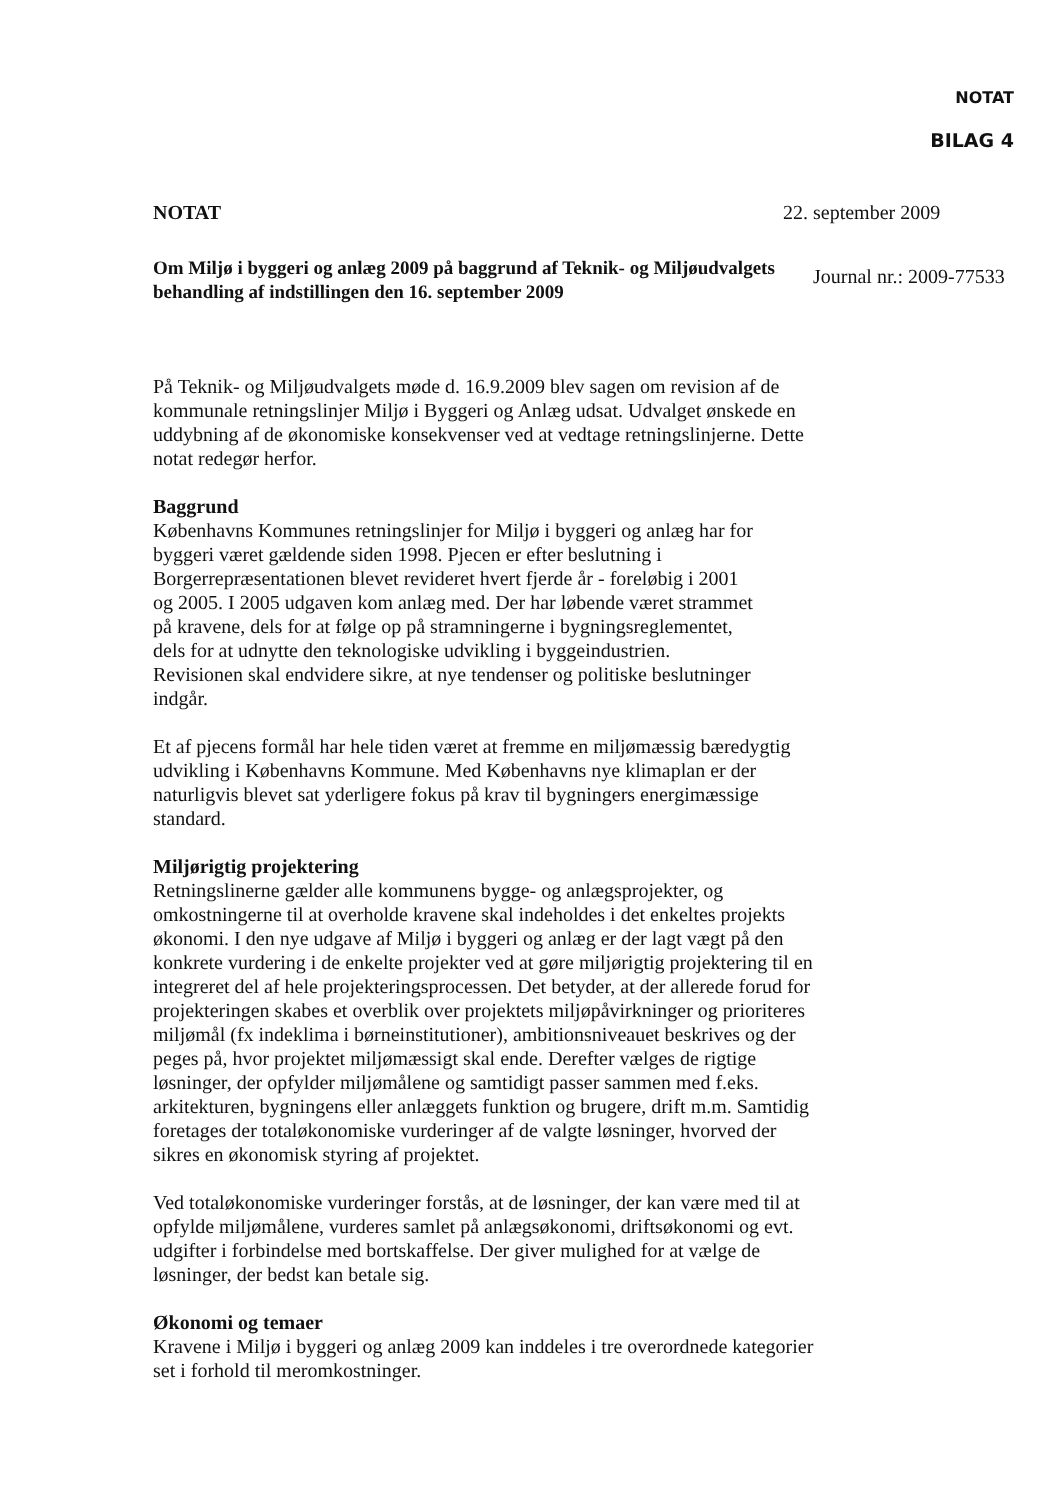NOTAT
BILAG 4
NOTAT 22. september 2009
Om Miljø i byggeri og anlæg 2009 på baggrund af Teknik- og Miljøudvalgets behandling af indstillingen den 16. september 2009
Journal nr.: 2009-77533
På Teknik- og Miljøudvalgets møde d. 16.9.2009 blev sagen om revision af de kommunale retningslinjer Miljø i Byggeri og Anlæg udsat. Udvalget ønskede en uddybning af de økonomiske konsekvenser ved at vedtage retningslinjerne. Dette notat redegør herfor.
Baggrund
Københavns Kommunes retningslinjer for Miljø i byggeri og anlæg har for byggeri været gældende siden 1998. Pjecen er efter beslutning i Borgerrepræsentationen blevet revideret hvert fjerde år - foreløbig i 2001 og 2005. I 2005 udgaven kom anlæg med. Der har løbende været strammet på kravene, dels for at følge op på stramningerne i bygningsreglementet, dels for at udnytte den teknologiske udvikling i byggeindustrien. Revisionen skal endvidere sikre, at nye tendenser og politiske beslutninger indgår.
Et af pjecens formål har hele tiden været at fremme en miljømæssig bæredygtig udvikling i Københavns Kommune. Med Københavns nye klimaplan er der naturligvis blevet sat yderligere fokus på krav til bygningers energimæssige standard.
Miljørigtig projektering
Retningslinerne gælder alle kommunens bygge- og anlægsprojekter, og omkostningerne til at overholde kravene skal indeholdes i det enkeltes projekts økonomi. I den nye udgave af Miljø i byggeri og anlæg er der lagt vægt på den konkrete vurdering i de enkelte projekter ved at gøre miljørigtig projektering til en integreret del af hele projekteringsprocessen. Det betyder, at der allerede forud for projekteringen skabes et overblik over projektets miljøpåvirkninger og prioriteres miljømål (fx indeklima i børneinstitutioner), ambitionsniveauet beskrives og der peges på, hvor projektet miljømæssigt skal ende. Derefter vælges de rigtige løsninger, der opfylder miljømålene og samtidigt passer sammen med f.eks. arkitekturen, bygningens eller anlæggets funktion og brugere, drift m.m. Samtidig foretages der totaløkonomiske vurderinger af de valgte løsninger, hvorved der sikres en økonomisk styring af projektet.
Ved totaløkonomiske vurderinger forstås, at de løsninger, der kan være med til at opfylde miljømålene, vurderes samlet på anlægsøkonomi, driftsøkonomi og evt. udgifter i forbindelse med bortskaffelse. Der giver mulighed for at vælge de løsninger, der bedst kan betale sig.
Økonomi og temaer
Kravene i Miljø i byggeri og anlæg 2009 kan inddeles i tre overordnede kategorier set i forhold til meromkostninger.